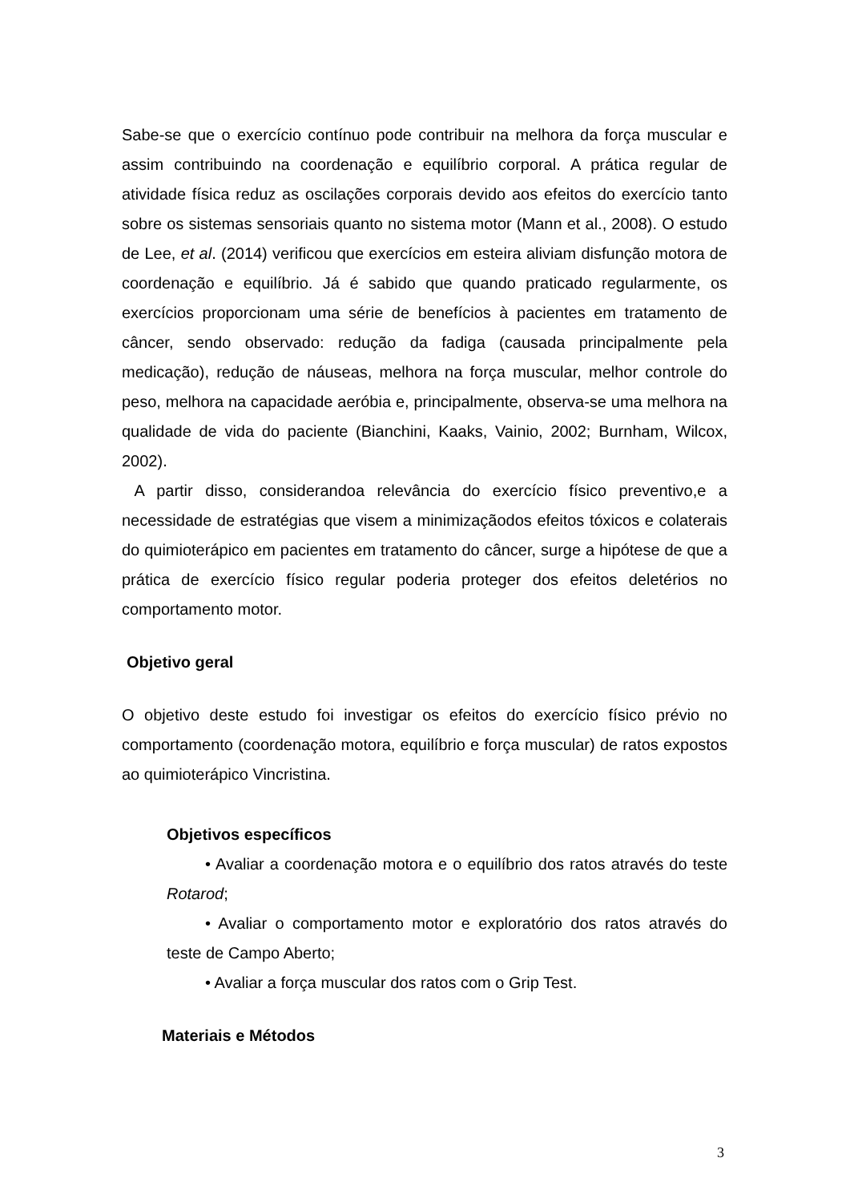Sabe-se que o exercício contínuo pode contribuir na melhora da força muscular e assim contribuindo na coordenação e equilíbrio corporal. A prática regular de atividade física reduz as oscilações corporais devido aos efeitos do exercício tanto sobre os sistemas sensoriais quanto no sistema motor (Mann et al., 2008). O estudo de Lee, et al. (2014) verificou que exercícios em esteira aliviam disfunção motora de coordenação e equilíbrio. Já é sabido que quando praticado regularmente, os exercícios proporcionam uma série de benefícios à pacientes em tratamento de câncer, sendo observado: redução da fadiga (causada principalmente pela medicação), redução de náuseas, melhora na força muscular, melhor controle do peso, melhora na capacidade aeróbia e, principalmente, observa-se uma melhora na qualidade de vida do paciente (Bianchini, Kaaks, Vainio, 2002; Burnham, Wilcox, 2002).
A partir disso, considerandoa relevância do exercício físico preventivo,e a necessidade de estratégias que visem a minimizaçãodos efeitos tóxicos e colaterais do quimioterápico em pacientes em tratamento do câncer, surge a hipótese de que a prática de exercício físico regular poderia proteger dos efeitos deletérios no comportamento motor.
Objetivo geral
O objetivo deste estudo foi investigar os efeitos do exercício físico prévio no comportamento (coordenação motora, equilíbrio e força muscular) de ratos expostos ao quimioterápico Vincristina.
Objetivos específicos
• Avaliar a coordenação motora e o equilíbrio dos ratos através do teste Rotarod;
• Avaliar o comportamento motor e exploratório dos ratos através do teste de Campo Aberto;
• Avaliar a força muscular dos ratos com o Grip Test.
Materiais e Métodos
3